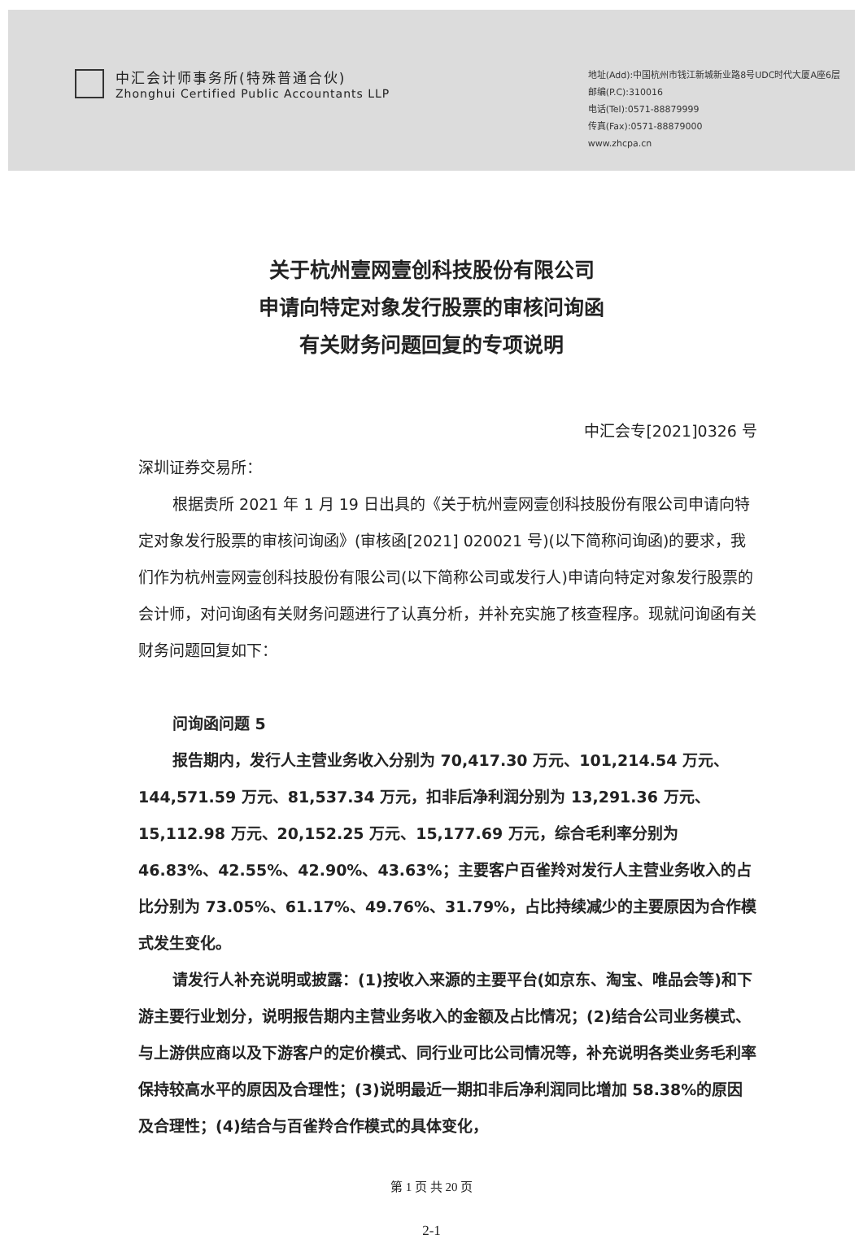中汇会计师事务所(特殊普通合伙)
Zhonghui Certified Public Accountants LLP
地址(Add):中国杭州市钱江新城新业路8号UDC时代大厦A座6层
邮编(P.C):310016
电话(Tel):0571-88879999
传真(Fax):0571-88879000
www.zhcpa.cn
关于杭州壹网壹创科技股份有限公司
申请向特定对象发行股票的审核问询函
有关财务问题回复的专项说明
中汇会专[2021]0326 号
深圳证券交易所：
根据贵所 2021 年 1 月 19 日出具的《关于杭州壹网壹创科技股份有限公司申请向特定对象发行股票的审核问询函》(审核函[2021] 020021 号)(以下简称问询函)的要求，我们作为杭州壹网壹创科技股份有限公司(以下简称公司或发行人)申请向特定对象发行股票的会计师，对问询函有关财务问题进行了认真分析，并补充实施了核查程序。现就问询函有关财务问题回复如下：
问询函问题 5
报告期内，发行人主营业务收入分别为 70,417.30 万元、101,214.54 万元、144,571.59 万元、81,537.34 万元，扣非后净利润分别为 13,291.36 万元、15,112.98 万元、20,152.25 万元、15,177.69 万元，综合毛利率分别为 46.83%、42.55%、42.90%、43.63%；主要客户百雀羚对发行人主营业务收入的占比分别为 73.05%、61.17%、49.76%、31.79%，占比持续减少的主要原因为合作模式发生变化。
请发行人补充说明或披露：(1)按收入来源的主要平台(如京东、淘宝、唯品会等)和下游主要行业划分，说明报告期内主营业务收入的金额及占比情况；(2)结合公司业务模式、与上游供应商以及下游客户的定价模式、同行业可比公司情况等，补充说明各类业务毛利率保持较高水平的原因及合理性；(3)说明最近一期扣非后净利润同比增加 58.38%的原因及合理性；(4)结合与百雀羚合作模式的具体变化，
第 1 页 共 20 页
2-1